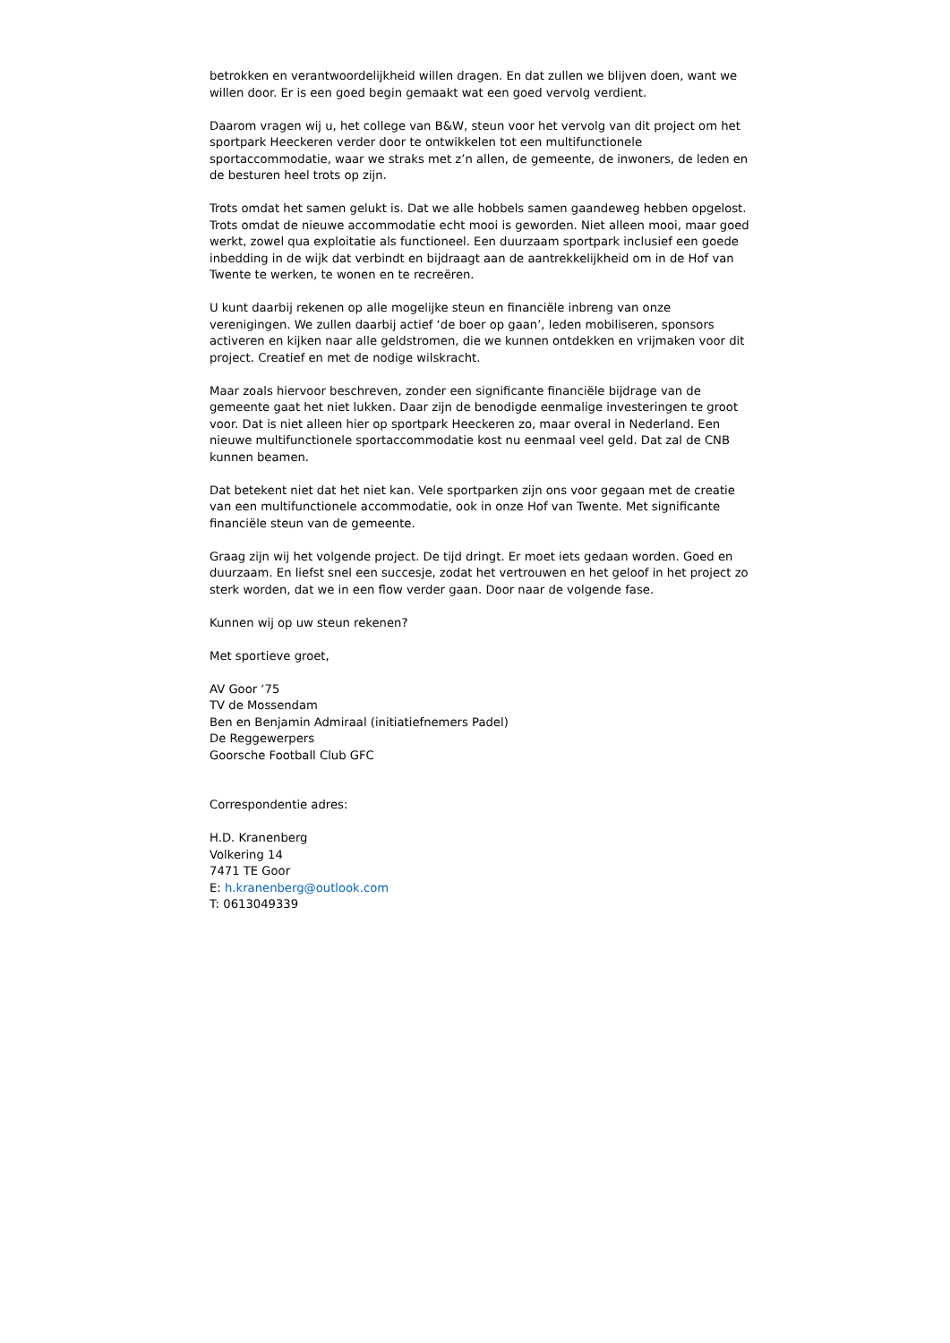betrokken en verantwoordelijkheid willen dragen. En dat zullen we blijven doen, want we willen door. Er is een goed begin gemaakt wat een goed vervolg verdient.
Daarom vragen wij u, het college van B&W, steun voor het vervolg van dit project om het sportpark Heeckeren verder door te ontwikkelen tot een multifunctionele sportaccommodatie, waar we straks met z’n allen, de gemeente, de inwoners, de leden en de besturen heel trots op zijn.
Trots omdat het samen gelukt is. Dat we alle hobbels samen gaandeweg hebben opgelost. Trots omdat de nieuwe accommodatie echt mooi is geworden. Niet alleen mooi, maar goed werkt, zowel qua exploitatie als functioneel. Een duurzaam sportpark inclusief een goede inbedding in de wijk dat verbindt en bijdraagt aan de aantrekkelijkheid om in de Hof van Twente te werken, te wonen en te recreëren.
U kunt daarbij rekenen op alle mogelijke steun en financiële inbreng van onze verenigingen. We zullen daarbij actief ‘de boer op gaan’, leden mobiliseren, sponsors activeren en kijken naar alle geldstromen, die we kunnen ontdekken en vrijmaken voor dit project. Creatief en met de nodige wilskracht.
Maar zoals hiervoor beschreven, zonder een significante financiële bijdrage van de gemeente gaat het niet lukken. Daar zijn de benodigde eenmalige investeringen te groot voor. Dat is niet alleen hier op sportpark Heeckeren zo, maar overal in Nederland. Een nieuwe multifunctionele sportaccommodatie kost nu eenmaal veel geld. Dat zal de CNB kunnen beamen.
Dat betekent niet dat het niet kan. Vele sportparken zijn ons voor gegaan met de creatie van een multifunctionele accommodatie, ook in onze Hof van Twente. Met significante financiële steun van de gemeente.
Graag zijn wij het volgende project. De tijd dringt. Er moet iets gedaan worden. Goed en duurzaam. En liefst snel een succesje, zodat het vertrouwen en het geloof in het project zo sterk worden, dat we in een flow verder gaan. Door naar de volgende fase.
Kunnen wij op uw steun rekenen?
Met sportieve groet,
AV Goor ‘75
TV de Mossendam
Ben en Benjamin Admiraal (initiatiefnemers Padel)
De Reggewerpers
Goorsche Football Club GFC
Correspondentie adres:
H.D. Kranenberg
Volkering 14
7471 TE Goor
E: h.kranenberg@outlook.com
T: 0613049339